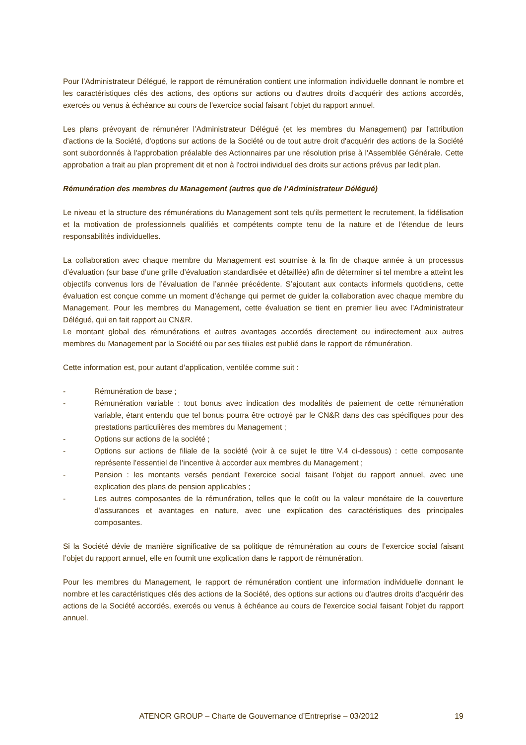Pour l’Administrateur Délégué, le rapport de rémunération contient une information individuelle donnant le nombre et les caractéristiques clés des actions, des options sur actions ou d'autres droits d'acquérir des actions accordés, exercés ou venus à échéance au cours de l'exercice social faisant l’objet du rapport annuel.
Les plans prévoyant de rémunérer l’Administrateur Délégué (et les membres du Management) par l'attribution d'actions de la Société, d'options sur actions de la Société ou de tout autre droit d'acquérir des actions de la Société sont subordonnés à l'approbation préalable des Actionnaires par une résolution prise à l'Assemblée Générale. Cette approbation a trait au plan proprement dit et non à l'octroi individuel des droits sur actions prévus par ledit plan.
Rémunération des membres du Management (autres que de l’Administrateur Délégué)
Le niveau et la structure des rémunérations du Management sont tels qu'ils permettent le recrutement, la fidélisation et la motivation de professionnels qualifiés et compétents compte tenu de la nature et de l'étendue de leurs responsabilités individuelles.
La collaboration avec chaque membre du Management est soumise à la fin de chaque année à un processus d’évaluation (sur base d’une grille d’évaluation standardisée et détaillée) afin de déterminer si tel membre a atteint les objectifs convenus lors de l’évaluation de l’année précédente. S’ajoutant aux contacts informels quotidiens, cette évaluation est conçue comme un moment d’échange qui permet de guider la collaboration avec chaque membre du Management. Pour les membres du Management, cette évaluation se tient en premier lieu avec l’Administrateur Délégué, qui en fait rapport au CN&R.
Le montant global des rémunérations et autres avantages accordés directement ou indirectement aux autres membres du Management par la Société ou par ses filiales est publié dans le rapport de rémunération.
Cette information est, pour autant d’application, ventilée comme suit :
- Rémunération de base ;
- Rémunération variable : tout bonus avec indication des modalités de paiement de cette rémunération variable, étant entendu que tel bonus pourra être octroyé par le CN&R dans des cas spécifiques pour des prestations particulières des membres du Management ;
- Options sur actions de la société ;
- Options sur actions de filiale de la société (voir à ce sujet le titre V.4 ci-dessous) : cette composante représente l’essentiel de l’incentive à accorder aux membres du Management ;
- Pension : les montants versés pendant l’exercice social faisant l’objet du rapport annuel, avec une explication des plans de pension applicables ;
- Les autres composantes de la rémunération, telles que le coût ou la valeur monétaire de la couverture d'assurances et avantages en nature, avec une explication des caractéristiques des principales composantes.
Si la Société dévie de manière significative de sa politique de rémunération au cours de l’exercice social faisant l’objet du rapport annuel, elle en fournit une explication dans le rapport de rémunération.
Pour les membres du Management, le rapport de rémunération contient une information individuelle donnant le nombre et les caractéristiques clés des actions de la Société, des options sur actions ou d'autres droits d'acquérir des actions de la Société accordés, exercés ou venus à échéance au cours de l'exercice social faisant l’objet du rapport annuel.
ATENOR GROUP – Charte de Gouvernance d’Entreprise – 03/2012 19